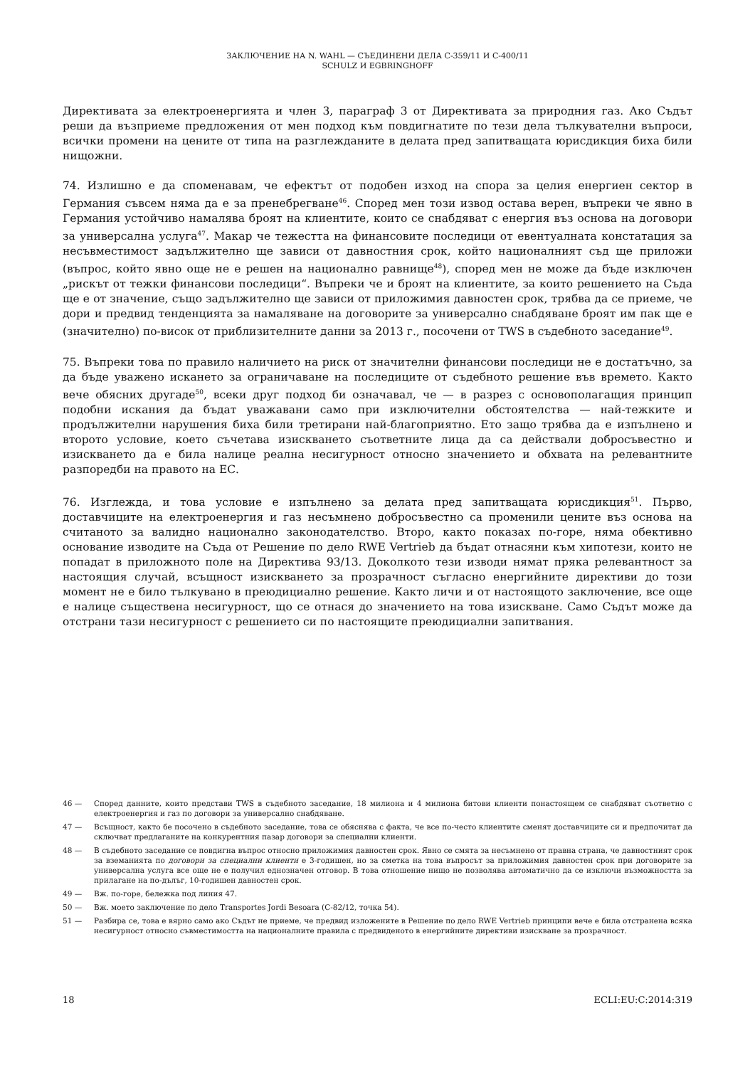ЗАКЛЮЧЕНИЕ НА N. WAHL — СЪЕДИНЕНИ ДЕЛА C-359/11 И C-400/11
SCHULZ И EGBRINGHOFF
Директивата за електроенергията и член 3, параграф 3 от Директивата за природния газ. Ако Съдът реши да възприеме предложения от мен подход към повдигнатите по тези дела тълкувателни въпроси, всички промени на цените от типа на разглежданите в делата пред запитващата юрисдикция биха били нищожни.
74. Излишно е да споменавам, че ефектът от подобен изход на спора за целия енергиен сектор в Германия съвсем няма да е за пренебрегване<sup>46</sup>. Според мен този извод остава верен, въпреки че явно в Германия устойчиво намалява броят на клиентите, които се снабдяват с енергия въз основа на договори за универсална услуга<sup>47</sup>. Макар че тежестта на финансовите последици от евентуалната констатация за несъвместимост задължително ще зависи от давностния срок, който националният съд ще приложи (въпрос, който явно още не е решен на национално равнище<sup>48</sup>), според мен не може да бъде изключен „рискът от тежки финансови последици“. Въпреки че и броят на клиентите, за които решението на Съда ще е от значение, също задължително ще зависи от приложимия давностен срок, трябва да се приеме, че дори и предвид тенденцията за намаляване на договорите за универсално снабдяване броят им пак ще е (значително) по-висок от приблизителните данни за 2013 г., посочени от TWS в съдебното заседание<sup>49</sup>.
75. Въпреки това по правило наличието на риск от значителни финансови последици не е достатъчно, за да бъде уважено искането за ограничаване на последиците от съдебното решение във времето. Както вече обясних другаде<sup>50</sup>, всеки друг подход би означавал, че — в разрез с основополагащия принцип подобни искания да бъдат уважавани само при изключителни обстоятелства — най-тежките и продължителни нарушения биха били третирани най-благоприятно. Ето защо трябва да е изпълнено и второто условие, което съчетава изискването съответните лица да са действали добросъвестно и изискването да е била налице реална несигурност относно значението и обхвата на релевантните разпоредби на правото на ЕС.
76. Изглежда, и това условие е изпълнено за делата пред запитващата юрисдикция<sup>51</sup>. Първо, доставчиците на електроенергия и газ несъмнено добросъвестно са променили цените въз основа на считаното за валидно национално законодателство. Второ, както показах по-горе, няма обективно основание изводите на Съда от Решение по дело RWE Vertrieb да бъдат отнасяни към хипотези, които не попадат в приложното поле на Директива 93/13. Доколкото тези изводи нямат пряка релевантност за настоящия случай, всъщност изискването за прозрачност съгласно енергийните директиви до този момент не е било тълкувано в преюдициално решение. Както личи и от настоящото заключение, все още е налице съществена несигурност, що се отнася до значението на това изискване. Само Съдът може да отстрани тази несигурност с решението си по настоящите преюдициални запитвания.
46 — Според данните, които представи TWS в съдебното заседание, 18 милиона и 4 милиона битови клиенти понастоящем се снабдяват съответно с електроенергия и газ по договори за универсално снабдяване.
47 — Всъщност, както бе посочено в съдебното заседание, това се обяснява с факта, че все по-често клиентите сменят доставчиците си и предпочитат да сключват предлаганите на конкурентния пазар договори за специални клиенти.
48 — В съдебното заседание се повдигна въпрос относно приложимия давностен срок. Явно се смята за несъмнено от правна страна, че давностният срок за вземанията по договори за специални клиенти е 3-годишен, но за сметка на това въпросът за приложимия давностен срок при договорите за универсална услуга все още не е получил еднозначен отговор. В това отношение нищо не позволява автоматично да се изключи възможността за прилагане на по-дълъг, 10-годишен давностен срок.
49 — Вж. по-горе, бележка под линия 47.
50 — Вж. моето заключение по дело Transportes Jordi Besoara (C-82/12, точка 54).
51 — Разбира се, това е вярно само ако Съдът не приеме, че предвид изложените в Решение по дело RWE Vertrieb принципи вече е била отстранена всяка несигурност относно съвместимостта на националните правила с предвиденото в енергийните директиви изискване за прозрачност.
18 ECLI:EU:C:2014:319